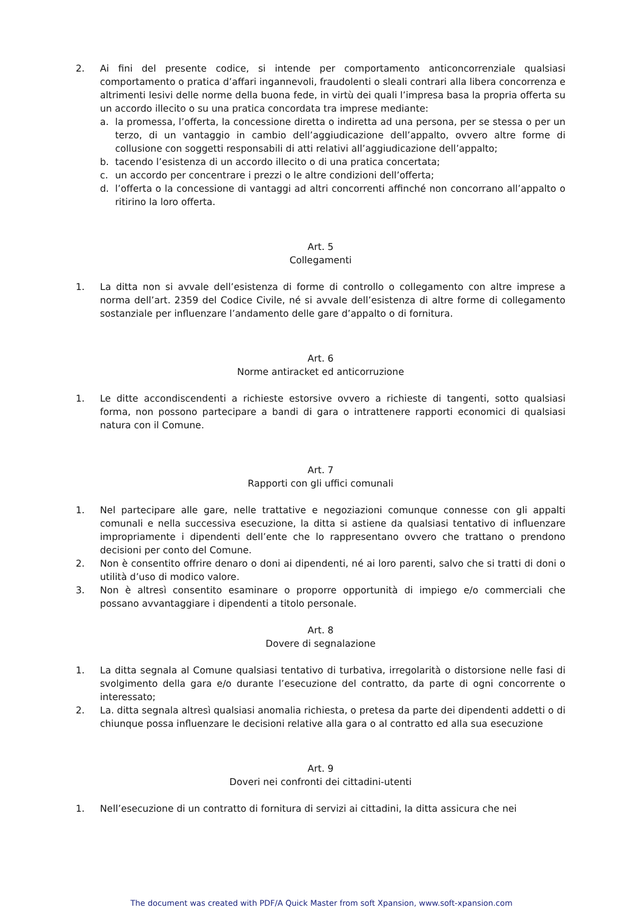2. Ai fini del presente codice, si intende per comportamento anticoncorrenziale qualsiasi comportamento o pratica d’affari ingannevoli, fraudolenti o sleali contrari alla libera concorrenza e altrimenti lesivi delle norme della buona fede, in virtù dei quali l’impresa basa la propria offerta su un accordo illecito o su una pratica concordata tra imprese mediante:
a. la promessa, l’offerta, la concessione diretta o indiretta ad una persona, per se stessa o per un terzo, di un vantaggio in cambio dell’aggiudicazione dell’appalto, ovvero altre forme di collusione con soggetti responsabili di atti relativi all’aggiudicazione dell’appalto;
b. tacendo l’esistenza di un accordo illecito o di una pratica concertata;
c. un accordo per concentrare i prezzi o le altre condizioni dell’offerta;
d. l’offerta o la concessione di vantaggi ad altri concorrenti affinché non concorrano all’appalto o ritirino la loro offerta.
Art. 5
Collegamenti
1. La ditta non si avvale dell’esistenza di forme di controllo o collegamento con altre imprese a norma dell’art. 2359 del Codice Civile, né si avvale dell’esistenza di altre forme di collegamento sostanziale per influenzare l’andamento delle gare d’appalto o di fornitura.
Art. 6
Norme antiracket ed anticorruzione
1. Le ditte accondiscendenti a richieste estorsive ovvero a richieste di tangenti, sotto qualsiasi forma, non possono partecipare a bandi di gara o intrattenere rapporti economici di qualsiasi natura con il Comune.
Art. 7
Rapporti con gli uffici comunali
1. Nel partecipare alle gare, nelle trattative e negoziazioni comunque connesse con gli appalti comunali e nella successiva esecuzione, la ditta si astiene da qualsiasi tentativo di influenzare impropriamente i dipendenti dell’ente che lo rappresentano ovvero che trattano o prendono decisioni per conto del Comune.
2. Non è consentito offrire denaro o doni ai dipendenti, né ai loro parenti, salvo che si tratti di doni o utilità d’uso di modico valore.
3. Non è altresì consentito esaminare o proporre opportunità di impiego e/o commerciali che possano avvantaggiare i dipendenti a titolo personale.
Art. 8
Dovere di segnalazione
1. La ditta segnala al Comune qualsiasi tentativo di turbativa, irregolarità o distorsione nelle fasi di svolgimento della gara e/o durante l’esecuzione del contratto, da parte di ogni concorrente o interessato;
2. La. ditta segnala altresì qualsiasi anomalia richiesta, o pretesa da parte dei dipendenti addetti o di chiunque possa influenzare le decisioni relative alla gara o al contratto ed alla sua esecuzione
Art. 9
Doveri nei confronti dei cittadini-utenti
1. Nell’esecuzione di un contratto di fornitura di servizi ai cittadini, la ditta assicura che nei
The document was created with PDF/A Quick Master from soft Xpansion, www.soft-xpansion.com